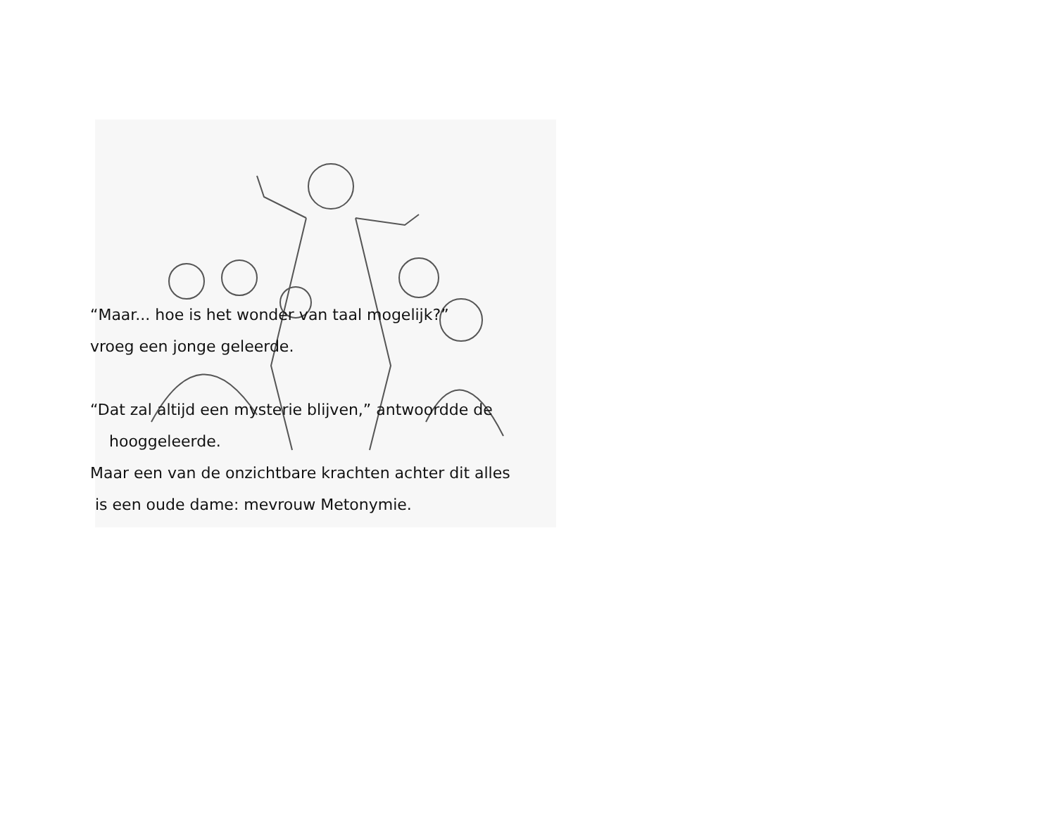“Maar... hoe is het wonder van taal mogelijk?”
vroeg een jonge geleerde.
“Dat zal altijd een mysterie blijven,” antwoordde de
hooggeleerde.
Maar een van de onzichtbare krachten achter dit alles
is een oude dame: mevrouw Metonymie.